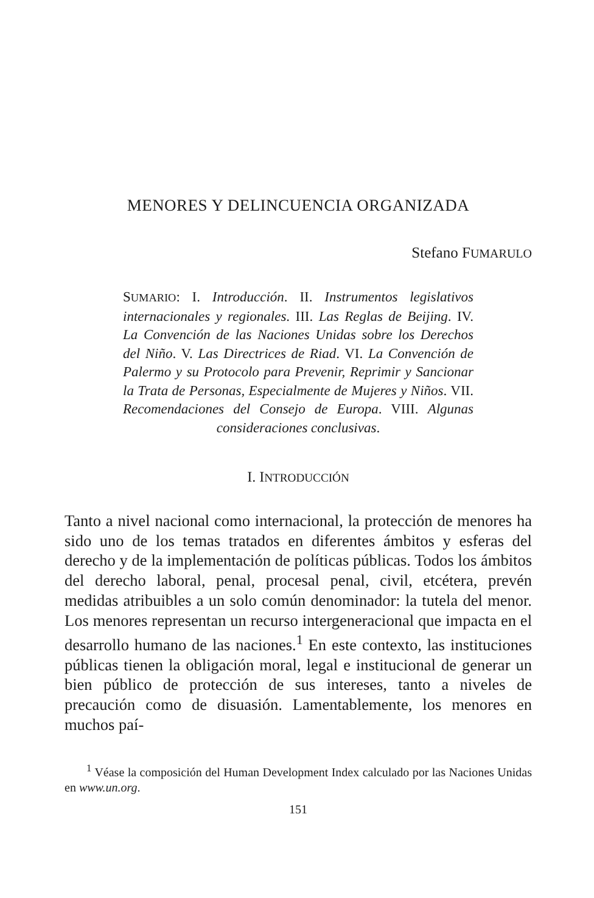MENORES Y DELINCUENCIA ORGANIZADA
Stefano FUMARULO
SUMARIO: I. Introducción. II. Instrumentos legislativos internacionales y regionales. III. Las Reglas de Beijing. IV. La Convención de las Naciones Unidas sobre los Derechos del Niño. V. Las Directrices de Riad. VI. La Convención de Palermo y su Protocolo para Prevenir, Reprimir y Sancionar la Trata de Personas, Especialmente de Mujeres y Niños. VII. Recomendaciones del Consejo de Europa. VIII. Algunas consideraciones conclusivas.
I. INTRODUCCIÓN
Tanto a nivel nacional como internacional, la protección de menores ha sido uno de los temas tratados en diferentes ámbitos y esferas del derecho y de la implementación de políticas públicas. Todos los ámbitos del derecho laboral, penal, procesal penal, civil, etcétera, prevén medidas atribuibles a un solo común denominador: la tutela del menor. Los menores representan un recurso intergeneracional que impacta en el desarrollo humano de las naciones.<sup>1</sup> En este contexto, las instituciones públicas tienen la obligación moral, legal e institucional de generar un bien público de protección de sus intereses, tanto a niveles de precaución como de disuasión. Lamentablemente, los menores en muchos paí-
<sup>1</sup> Véase la composición del Human Development Index calculado por las Naciones Unidas en www.un.org.
151